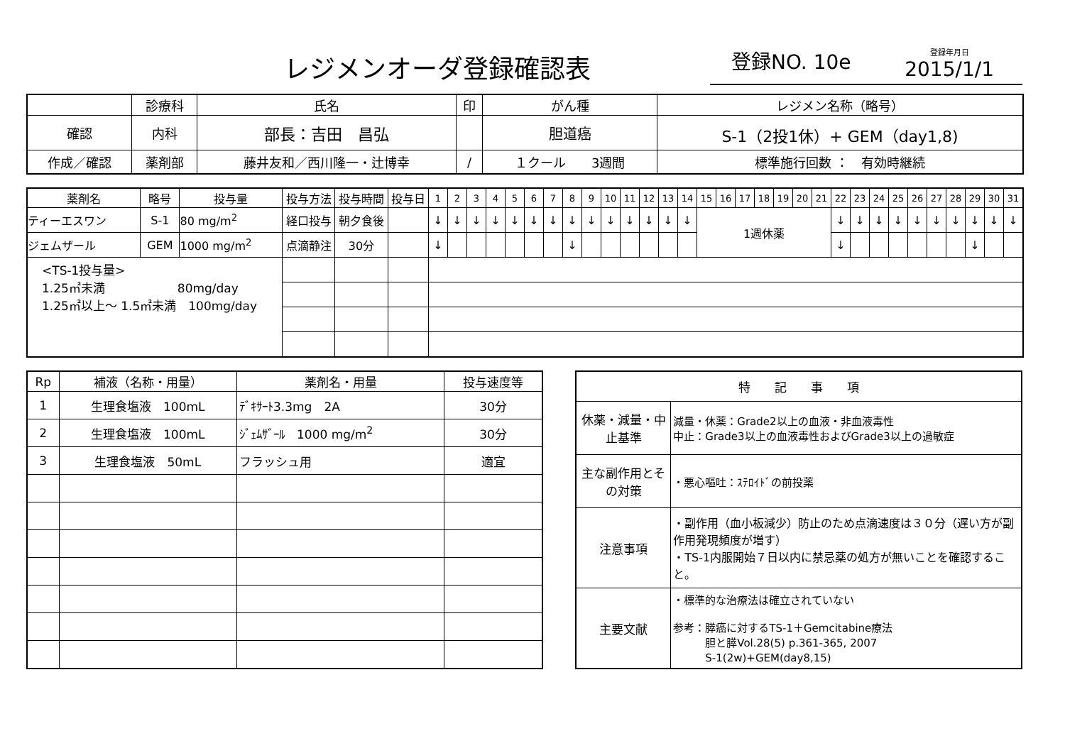レジメンオーダ登録確認表
登録NO. 10e 登録年月日
2015/1/1
| | 診療科 | 氏名 | 印 | がん種 | レジメン名称（略号） |
| --- | --- | --- | --- | --- | --- |
| 確認 | 内科 | 部長：吉田 昌弘 | | 胆道癌 | S-1（2投1休）+ GEM（day1,8) |
| 作成／確認 | 薬剤部 | 藤井友和／西川隆一・辻博幸 | / | | |
| | | | | １クール 3週間 | 標準施行回数 ： 有効時継続 |
| 薬剤名 | 略号 | 投与量 | 投与方法 | 投与時間 | 投与日 | 1 | 2 | 3 | 4 | 5 | 6 | 7 | 8 | 9 | 10 | 11 | 12 | 13 | 14 | 15 | 16 | 17 | 18 | 19 | 20 | 21 | 22 | 23 | 24 | 25 | 26 | 27 | 28 | 29 | 30 | 31 |
| --- | --- | --- | --- | --- | --- | --- | --- | --- | --- | --- | --- | --- | --- | --- | --- | --- | --- | --- | --- | --- | --- | --- | --- | --- | --- | --- | --- | --- | --- | --- | --- | --- | --- | --- | --- | --- |
| ティーエスワン | S-1 | 80 mg/m<sup>2</sup> | 経口投与 | 朝夕食後 | | ↓ | ↓ | ↓ | ↓ | ↓ | ↓ | ↓ | ↓ | ↓ | ↓ | ↓ | ↓ | ↓ | ↓ | 1週休薬 | | | | | | | ↓ | ↓ | ↓ | ↓ | ↓ | ↓ | ↓ | ↓ | ↓ | ↓ |
| ジェムザール | GEM | 1000 mg/m<sup>2</sup> | 点滴静注 | 30分 | | ↓ | | | | | | | ↓ | | | | | | | | | | | | | | ↓ | | | | | | | ↓ | | |
| <TS-1投与量> 1.25㎡未満 80mg/day 1.25㎡以上～ 1.5㎡未満 100mg/day | | | | | | | | | | | | | | | | | | | | | | | | | | | | | | | | | | | | |
| Rp | 補液（名称・用量） | 薬剤名・用量 | 投与速度等 |
| --- | --- | --- | --- |
| 1 | 生理食塩液 100mL | ﾃﾞｷｻｰﾄ3.3mg 2A | 30分 |
| 2 | 生理食塩液 100mL | ｼﾞｪﾑｻﾞｰﾙ 1000 mg/m<sup>2</sup> | 30分 |
| 3 | 生理食塩液 50mL | フラッシュ用 | 適宜 |
| 特 記 事 項 | |
| --- | --- |
| 休薬・減量・中止基準 | 減量・休薬：Grade2以上の血液・非血液毒性 中止：Grade3以上の血液毒性およびGrade3以上の過敏症 |
| 主な副作用とその対策 | ・悪心嘔吐：ｽﾃﾛｲﾄﾞの前投薬 |
| 注意事項 | ・副作用（血小板減少）防止のため点滴速度は３０分（遅い方が副作用発現頻度が増す） ・TS-1内服開始７日以内に禁忌薬の処方が無いことを確認すること。 |
| 主要文献 | ・標準的な治療法は確立されていない 参考：膵癌に対するTS-1＋Gemcitabine療法 胆と膵Vol.28(5) p.361-365, 2007 S-1(2w)+GEM(day8,15) |